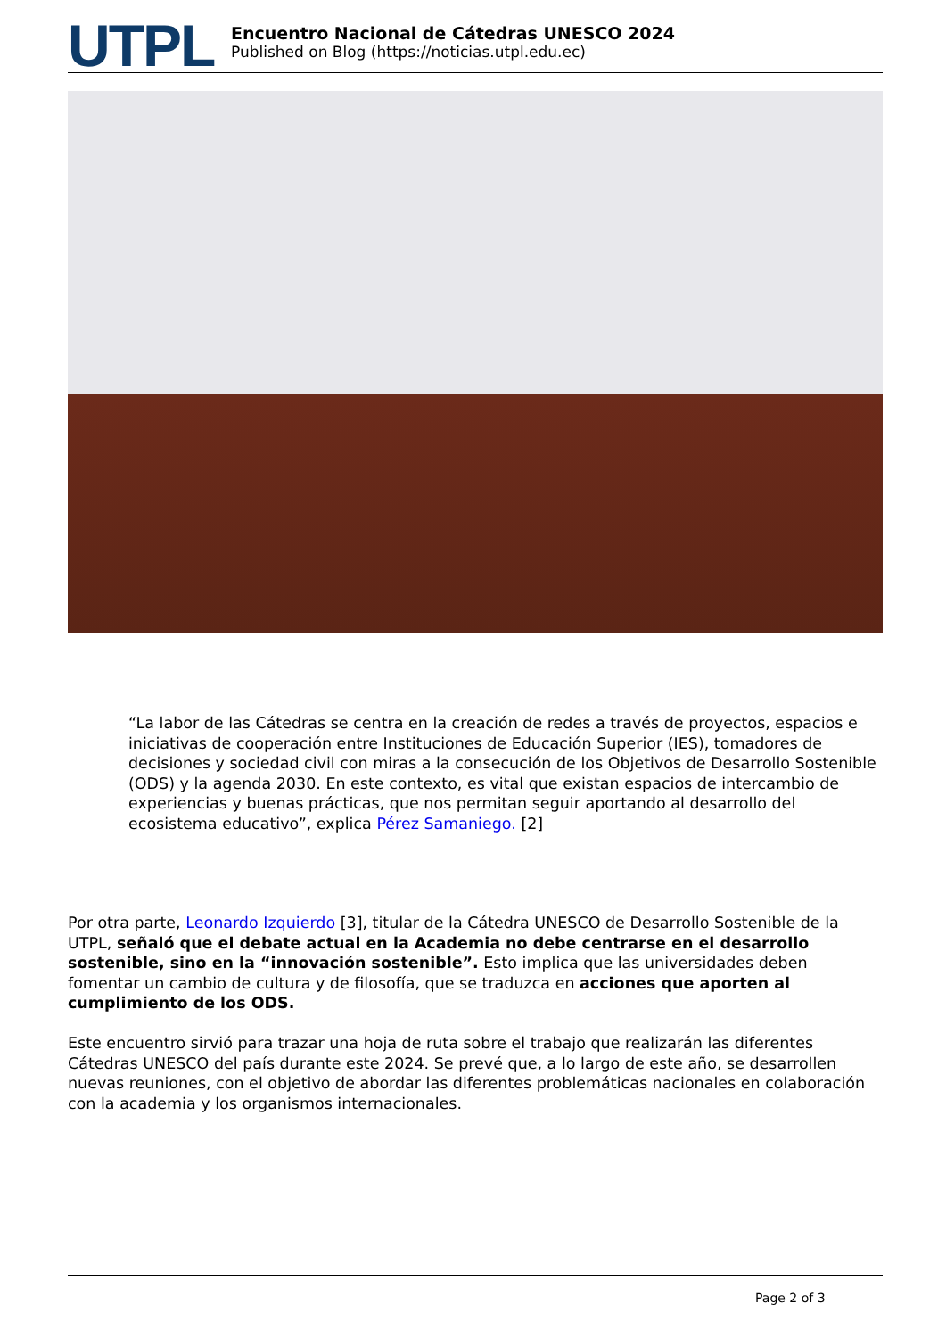UTPL
Encuentro Nacional de Cátedras UNESCO 2024
Published on Blog (https://noticias.utpl.edu.ec)
“La labor de las Cátedras se centra en la creación de redes a través de proyectos, espacios e iniciativas de cooperación entre Instituciones de Educación Superior (IES), tomadores de decisiones y sociedad civil con miras a la consecución de los Objetivos de Desarrollo Sostenible (ODS) y la agenda 2030. En este contexto, es vital que existan espacios de intercambio de experiencias y buenas prácticas, que nos permitan seguir aportando al desarrollo del ecosistema educativo”, explica Pérez Samaniego. [2]
Por otra parte, Leonardo Izquierdo [3], titular de la Cátedra UNESCO de Desarrollo Sostenible de la UTPL, señaló que el debate actual en la Academia no debe centrarse en el desarrollo sostenible, sino en la “innovación sostenible”. Esto implica que las universidades deben fomentar un cambio de cultura y de filosofía, que se traduzca en acciones que aporten al cumplimiento de los ODS.
Este encuentro sirvió para trazar una hoja de ruta sobre el trabajo que realizarán las diferentes Cátedras UNESCO del país durante este 2024. Se prevé que, a lo largo de este año, se desarrollen nuevas reuniones, con el objetivo de abordar las diferentes problemáticas nacionales en colaboración con la academia y los organismos internacionales.
Page 2 of 3